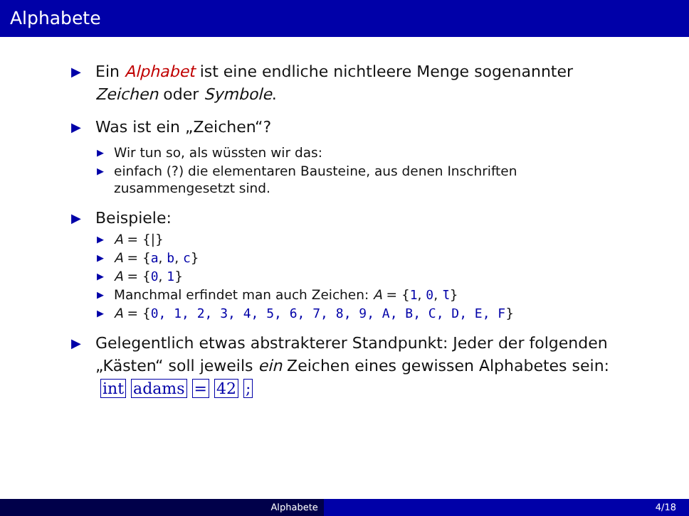Alphabete
▶ Ein Alphabet ist eine endliche nichtleere Menge sogenannter Zeichen oder Symbole.
▶ Was ist ein „Zeichen“?
▶ Wir tun so, als wüssten wir das:
▶ einfach (?) die elementaren Bausteine, aus denen Inschriften zusammengesetzt sind.
▶ Beispiele:
▶ A = {|}
▶ A = {a, b, c}
▶ A = {0, 1}
▶ Manchmal erfindet man auch Zeichen: A = {1, 0, Ɩ}
▶ A = {0, 1, 2, 3, 4, 5, 6, 7, 8, 9, A, B, C, D, E, F}
▶ Gelegentlich etwas abstrakterer Standpunkt: Jeder der folgenden „Kästen“ soll jeweils ein Zeichen eines gewissen Alphabetes sein: int adams = 42 ;
Alphabete 4/18